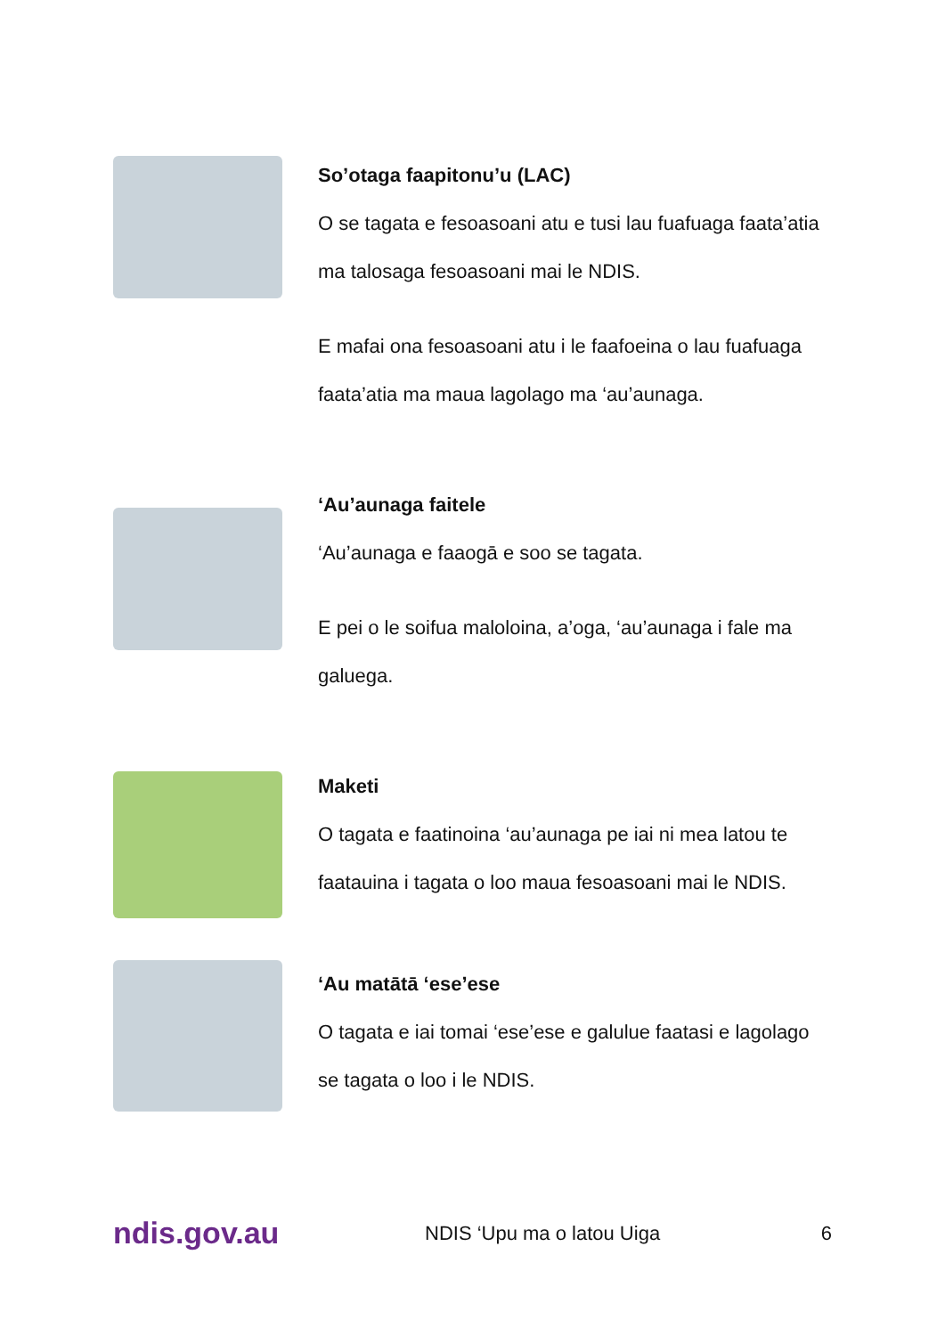So’otaga faapitonu’u (LAC)
O se tagata e fesoasoani atu e tusi lau fuafuaga faata’atia ma talosaga fesoasoani mai le NDIS.
E mafai ona fesoasoani atu i le faafoeina o lau fuafuaga faata’atia ma maua lagolago ma ‘au’aunaga.
‘Au’aunaga faitele
‘Au’aunaga e faaogā e soo se tagata.
E pei o le soifua maloloina, a’oga, ‘au’aunaga i fale ma galuega.
Maketi
O tagata e faatinoina ‘au’aunaga pe iai ni mea latou te faatauina i tagata o loo maua fesoasoani mai le NDIS.
‘Au matātā ‘ese’ese
O tagata e iai tomai ‘ese’ese e galulue faatasi e lagolago se tagata o loo i le NDIS.
ndis.gov.au
NDIS ‘Upu ma o latou Uiga 6